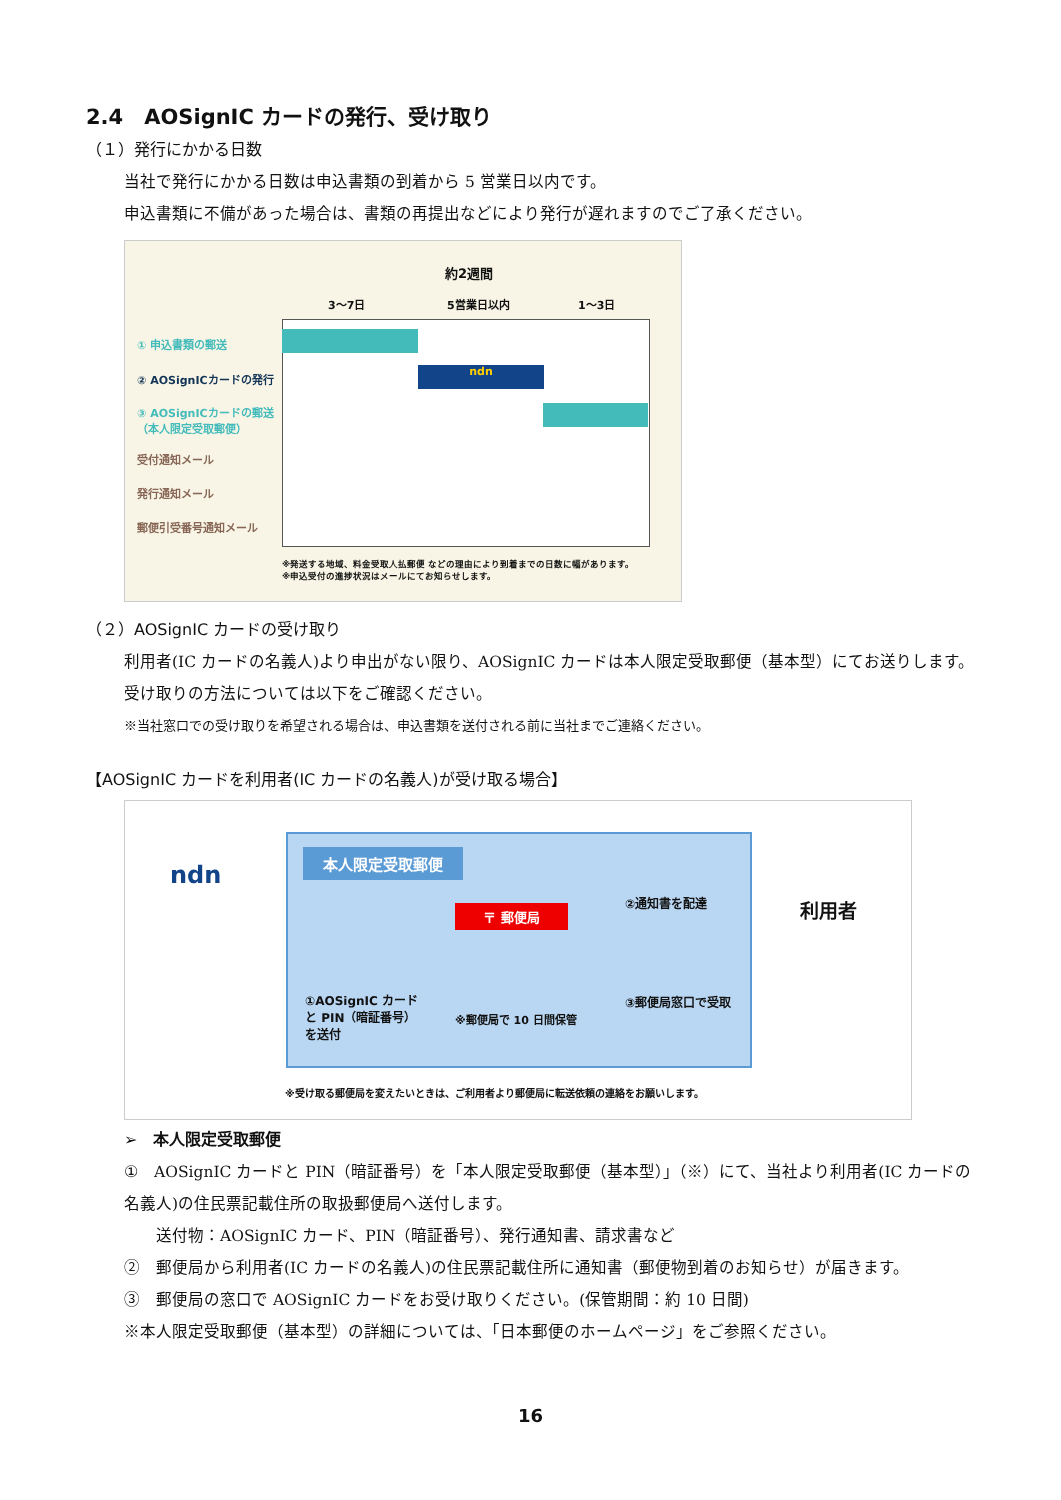2.4　AOSignIC カードの発行、受け取り
（１）発行にかかる日数
当社で発行にかかる日数は申込書類の到着から 5 営業日以内です。
申込書類に不備があった場合は、書類の再提出などにより発行が遅れますのでご了承ください。
約2週間
3〜7日 5営業日以内 1〜3日
① 申込書類の郵送
② AOSignICカードの発行
③ AOSignICカードの郵送
（本人限定受取郵便）
受付通知メール
発行通知メール
郵便引受番号通知メール
ndn
※発送する地域、料金受取人払郵便 などの理由により到着までの日数に幅があります。
※申込受付の進捗状況はメールにてお知らせします。
（２）AOSignIC カードの受け取り
利用者(IC カードの名義人)より申出がない限り、AOSignIC カードは本人限定受取郵便（基本型）にてお送りします。受け取りの方法については以下をご確認ください。
※当社窓口での受け取りを希望される場合は、申込書類を送付される前に当社までご連絡ください。
【AOSignIC カードを利用者(IC カードの名義人)が受け取る場合】
ndn
本人限定受取郵便
〒 郵便局
②通知書を配達 利用者
①AOSignIC カード
と PIN（暗証番号）
を送付
※郵便局で 10 日間保管
③郵便局窓口で受取
※受け取る郵便局を変えたいときは、ご利用者より郵便局に転送依頼の連絡をお願いします。
➢　本人限定受取郵便
①　AOSignIC カードと PIN（暗証番号）を「本人限定受取郵便（基本型）」（※）にて、当社より利用者(IC カードの名義人)の住民票記載住所の取扱郵便局へ送付します。
　　送付物：AOSignIC カード、PIN（暗証番号）、発行通知書、請求書など
②　郵便局から利用者(IC カードの名義人)の住民票記載住所に通知書（郵便物到着のお知らせ）が届きます。
③　郵便局の窓口で AOSignIC カードをお受け取りください。(保管期間：約 10 日間)
※本人限定受取郵便（基本型）の詳細については、「日本郵便のホームページ」をご参照ください。
16